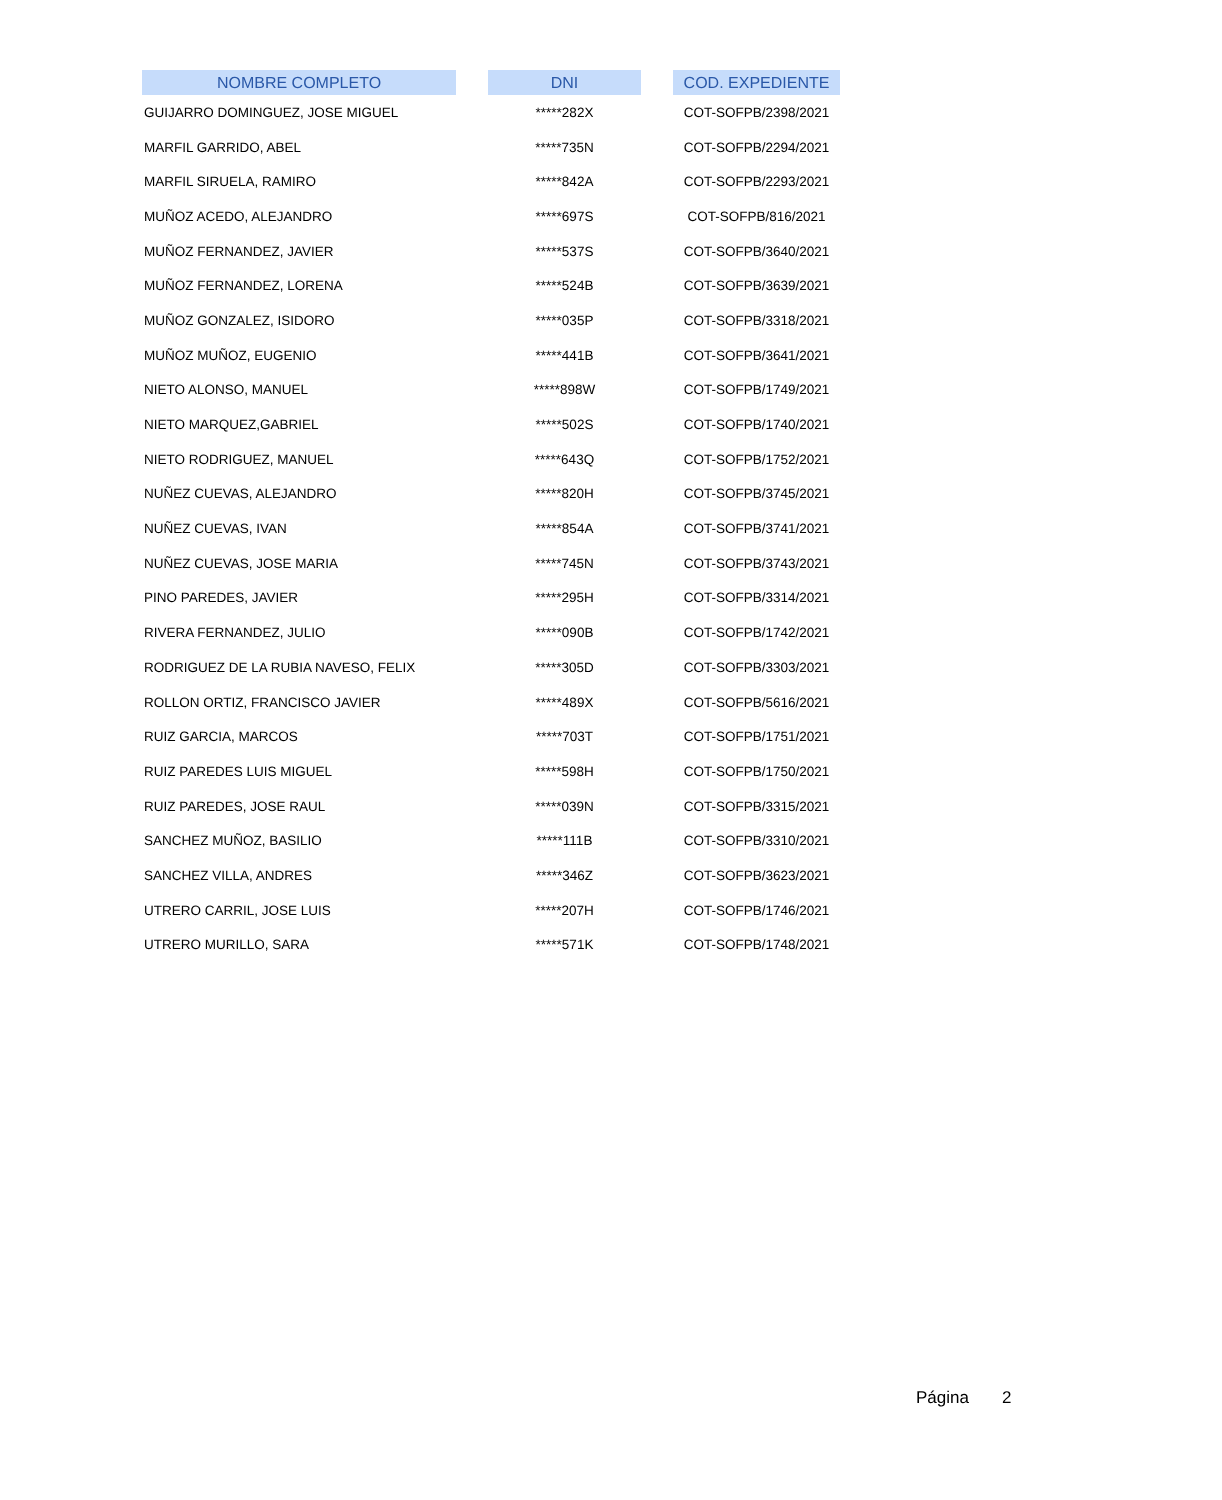| NOMBRE COMPLETO | | DNI | | COD. EXPEDIENTE |
| --- | --- | --- | --- | --- |
| GUIJARRO DOMINGUEZ, JOSE MIGUEL | | *****282X | | COT-SOFPB/2398/2021 |
| MARFIL GARRIDO, ABEL | | *****735N | | COT-SOFPB/2294/2021 |
| MARFIL SIRUELA, RAMIRO | | *****842A | | COT-SOFPB/2293/2021 |
| MUÑOZ ACEDO, ALEJANDRO | | *****697S | | COT-SOFPB/816/2021 |
| MUÑOZ FERNANDEZ, JAVIER | | *****537S | | COT-SOFPB/3640/2021 |
| MUÑOZ FERNANDEZ, LORENA | | *****524B | | COT-SOFPB/3639/2021 |
| MUÑOZ GONZALEZ, ISIDORO | | *****035P | | COT-SOFPB/3318/2021 |
| MUÑOZ MUÑOZ, EUGENIO | | *****441B | | COT-SOFPB/3641/2021 |
| NIETO ALONSO, MANUEL | | *****898W | | COT-SOFPB/1749/2021 |
| NIETO MARQUEZ,GABRIEL | | *****502S | | COT-SOFPB/1740/2021 |
| NIETO RODRIGUEZ, MANUEL | | *****643Q | | COT-SOFPB/1752/2021 |
| NUÑEZ CUEVAS, ALEJANDRO | | *****820H | | COT-SOFPB/3745/2021 |
| NUÑEZ CUEVAS, IVAN | | *****854A | | COT-SOFPB/3741/2021 |
| NUÑEZ CUEVAS, JOSE MARIA | | *****745N | | COT-SOFPB/3743/2021 |
| PINO PAREDES, JAVIER | | *****295H | | COT-SOFPB/3314/2021 |
| RIVERA FERNANDEZ, JULIO | | *****090B | | COT-SOFPB/1742/2021 |
| RODRIGUEZ DE LA RUBIA NAVESO, FELIX | | *****305D | | COT-SOFPB/3303/2021 |
| ROLLON ORTIZ, FRANCISCO JAVIER | | *****489X | | COT-SOFPB/5616/2021 |
| RUIZ GARCIA, MARCOS | | *****703T | | COT-SOFPB/1751/2021 |
| RUIZ PAREDES LUIS MIGUEL | | *****598H | | COT-SOFPB/1750/2021 |
| RUIZ PAREDES, JOSE RAUL | | *****039N | | COT-SOFPB/3315/2021 |
| SANCHEZ MUÑOZ, BASILIO | | *****111B | | COT-SOFPB/3310/2021 |
| SANCHEZ VILLA, ANDRES | | *****346Z | | COT-SOFPB/3623/2021 |
| UTRERO CARRIL, JOSE LUIS | | *****207H | | COT-SOFPB/1746/2021 |
| UTRERO MURILLO, SARA | | *****571K | | COT-SOFPB/1748/2021 |
Página 2